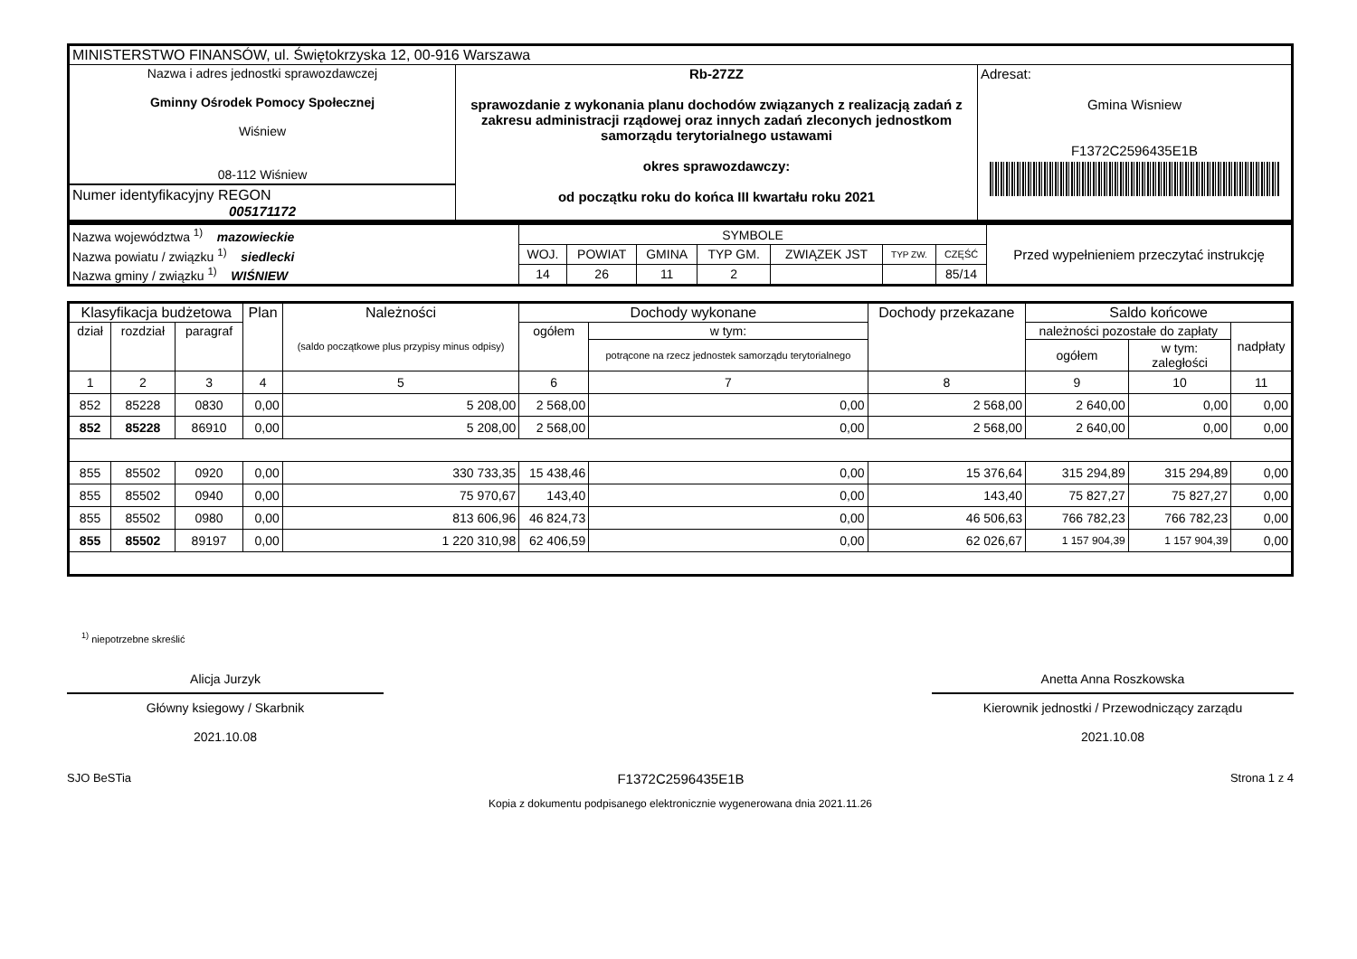| MINISTERSTWO FINANSÓW, ul. Świętokrzyska 12, 00-916 Warszawa | | |
| Nazwa i adres jednostki sprawozdawczej Gminny Ośrodek Pomocy Społecznej Wiśniew 08-112 Wiśniew Numer identyfikacyjny REGON 005171172 | Rb-27ZZ sprawozdanie z wykonania planu dochodów związanych z realizacją zadań z zakresu administracji rządowej oraz innych zadań zleconych jednostkom samorządu terytorialnego ustawami okres sprawozdawczy: od początku roku do końca III kwartału roku 2021 | Adresat: Gmina Wisniew F1372C2596435E1B |
| Nazwa województwa <sup>1)</sup> mazowieckie | SYMBOLE | | | | | | | Przed wypełnieniem przeczytać instrukcję |
| Nazwa powiatu / związku <sup>1)</sup> siedlecki | WOJ. | POWIAT | GMINA | TYP GM. | ZWIĄZEK JST | TYP ZW. | CZĘŚĆ | |
| Nazwa gminy / związku <sup>1)</sup> WIŚNIEW | 14 | 26 | 11 | 2 | | | 85/14 | |
| Klasyfikacja budżetowa | | | Plan | Należności (saldo początkowe plus przypisy minus odpisy) | Dochody wykonane | | Dochody przekazane | Saldo końcowe | | |
| --- | --- | --- | --- | --- | --- | --- | --- | --- | --- | --- |
| dział | rozdział | paragraf | | | ogółem | w tym: | | należności pozostałe do zapłaty | | nadpłaty |
| | | | | | | potrącone na rzecz jednostek samorządu terytorialnego | | ogółem | w tym: zaległości | |
| 1 | 2 | 3 | 4 | 5 | 6 | 7 | 8 | 9 | 10 | 11 |
| 852 | 85228 | 0830 | 0,00 | 5 208,00 | 2 568,00 | 0,00 | 2 568,00 | 2 640,00 | 0,00 | 0,00 |
| 852 | 85228 | 86910 | 0,00 | 5 208,00 | 2 568,00 | 0,00 | 2 568,00 | 2 640,00 | 0,00 | 0,00 |
| 855 | 85502 | 0920 | 0,00 | 330 733,35 | 15 438,46 | 0,00 | 15 376,64 | 315 294,89 | 315 294,89 | 0,00 |
| 855 | 85502 | 0940 | 0,00 | 75 970,67 | 143,40 | 0,00 | 143,40 | 75 827,27 | 75 827,27 | 0,00 |
| 855 | 85502 | 0980 | 0,00 | 813 606,96 | 46 824,73 | 0,00 | 46 506,63 | 766 782,23 | 766 782,23 | 0,00 |
| 855 | 85502 | 89197 | 0,00 | 1 220 310,98 | 62 406,59 | 0,00 | 62 026,67 | 1 157 904,39 | 1 157 904,39 | 0,00 |
<sup>1)</sup> niepotrzebne skreślić
Alicja Jurzyk
Główny ksiegowy / Skarbnik
2021.10.08
Anetta Anna Roszkowska
Kierownik jednostki / Przewodniczący zarządu
2021.10.08
SJO BeSTia F1372C2596435E1B Strona 1 z 4
Kopia z dokumentu podpisanego elektronicznie wygenerowana dnia 2021.11.26